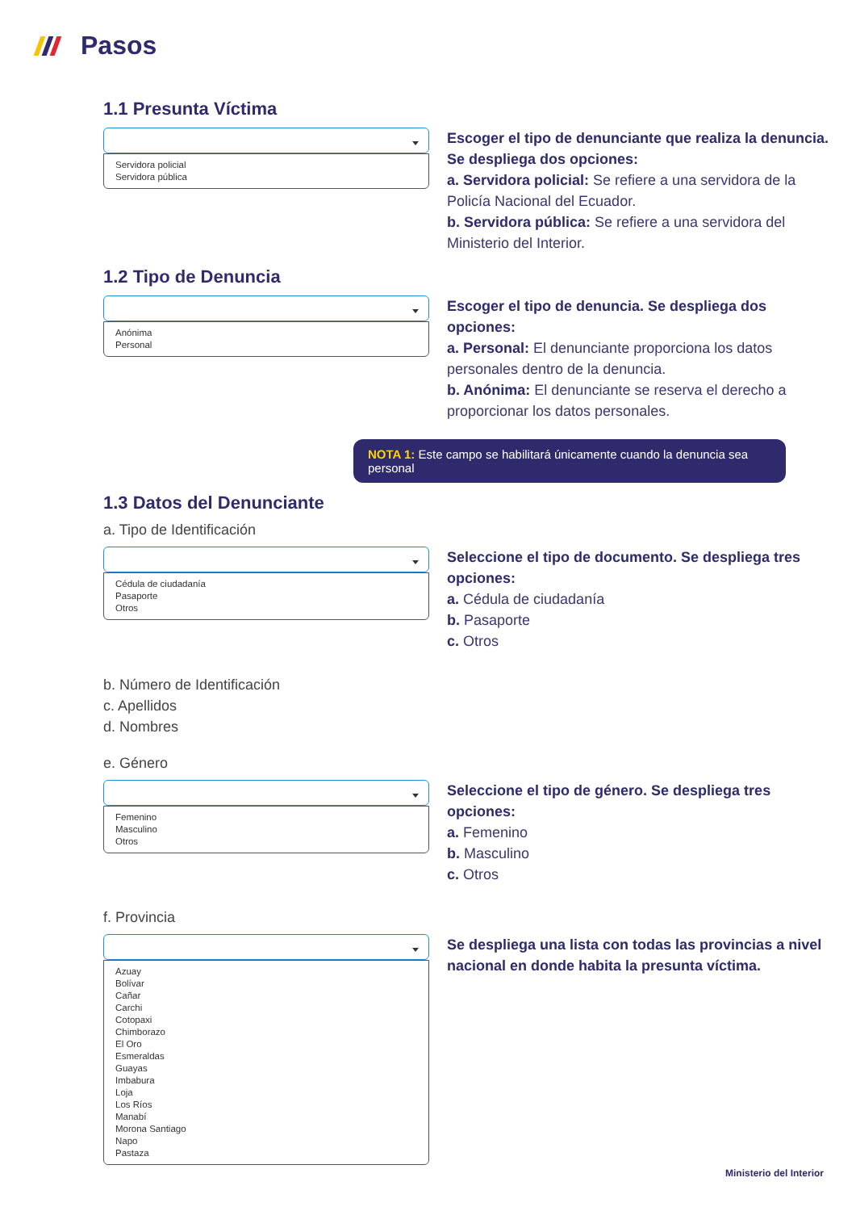Pasos
1.1 Presunta Víctima
Servidora policial
Servidora pública
Escoger el tipo de denunciante que realiza la denuncia. Se despliega dos opciones:
a. Servidora policial: Se refiere a una servidora de la Policía Nacional del Ecuador.
b. Servidora pública: Se refiere a una servidora del Ministerio del Interior.
1.2 Tipo de Denuncia
Anónima
Personal
Escoger el tipo de denuncia. Se despliega dos opciones:
a. Personal: El denunciante proporciona los datos personales dentro de la denuncia.
b. Anónima: El denunciante se reserva el derecho a proporcionar los datos personales.
NOTA 1: Este campo se habilitará únicamente cuando la denuncia sea personal
1.3 Datos del Denunciante
a. Tipo de Identificación
Cédula de ciudadanía
Pasaporte
Otros
Seleccione el tipo de documento. Se despliega tres opciones:
a. Cédula de ciudadanía
b. Pasaporte
c. Otros
b. Número de Identificación
c. Apellidos
d. Nombres
e. Género
Femenino
Masculino
Otros
Seleccione el tipo de género. Se despliega tres opciones:
a. Femenino
b. Masculino
c. Otros
f. Provincia
Azuay
Bolívar
Cañar
Carchi
Cotopaxi
Chimborazo
El Oro
Esmeraldas
Guayas
Imbabura
Loja
Los Ríos
Manabí
Morona Santiago
Napo
Pastaza
Se despliega una lista con todas las provincias a nivel nacional en donde habita la presunta víctima.
Ministerio del Interior